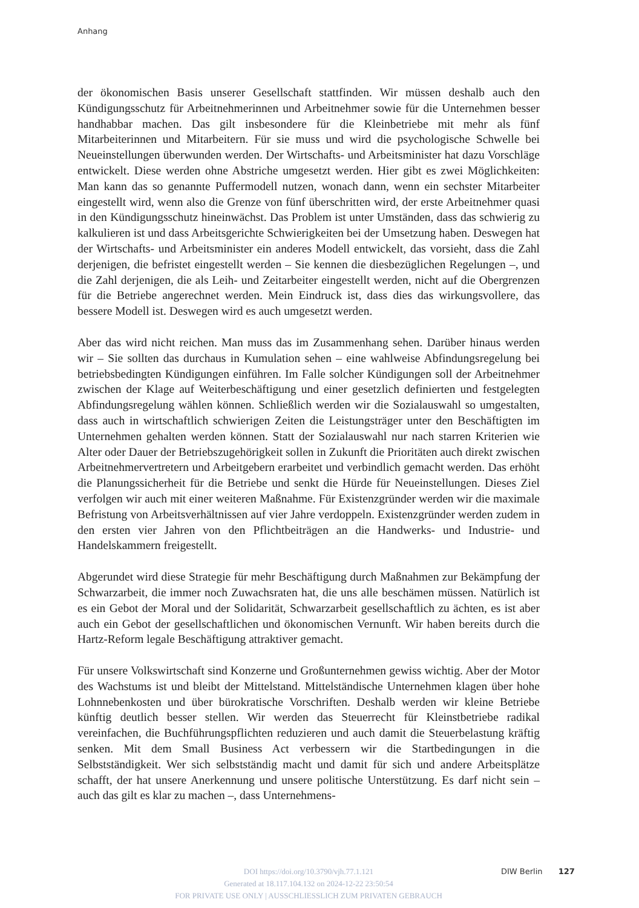Anhang
der ökonomischen Basis unserer Gesellschaft stattfinden. Wir müssen deshalb auch den Kündigungsschutz für Arbeitnehmerinnen und Arbeitnehmer sowie für die Unternehmen besser handhabbar machen. Das gilt insbesondere für die Kleinbetriebe mit mehr als fünf Mitarbeiterinnen und Mitarbeitern. Für sie muss und wird die psychologische Schwelle bei Neueinstellungen überwunden werden. Der Wirtschafts- und Arbeitsminister hat dazu Vorschläge entwickelt. Diese werden ohne Abstriche umgesetzt werden. Hier gibt es zwei Möglichkeiten: Man kann das so genannte Puffermodell nutzen, wonach dann, wenn ein sechster Mitarbeiter eingestellt wird, wenn also die Grenze von fünf überschritten wird, der erste Arbeitnehmer quasi in den Kündigungsschutz hineinwächst. Das Problem ist unter Umständen, dass das schwierig zu kalkulieren ist und dass Arbeitsgerichte Schwierigkeiten bei der Umsetzung haben. Deswegen hat der Wirtschafts- und Arbeitsminister ein anderes Modell entwickelt, das vorsieht, dass die Zahl derjenigen, die befristet eingestellt werden – Sie kennen die diesbezüglichen Regelungen –, und die Zahl derjenigen, die als Leih- und Zeitarbeiter eingestellt werden, nicht auf die Obergrenzen für die Betriebe angerechnet werden. Mein Eindruck ist, dass dies das wirkungsvollere, das bessere Modell ist. Deswegen wird es auch umgesetzt werden.
Aber das wird nicht reichen. Man muss das im Zusammenhang sehen. Darüber hinaus werden wir – Sie sollten das durchaus in Kumulation sehen – eine wahlweise Abfindungsregelung bei betriebsbedingten Kündigungen einführen. Im Falle solcher Kündigungen soll der Arbeitnehmer zwischen der Klage auf Weiterbeschäftigung und einer gesetzlich definierten und festgelegten Abfindungsregelung wählen können. Schließlich werden wir die Sozialauswahl so umgestalten, dass auch in wirtschaftlich schwierigen Zeiten die Leistungsträger unter den Beschäftigten im Unternehmen gehalten werden können. Statt der Sozialauswahl nur nach starren Kriterien wie Alter oder Dauer der Betriebszugehörigkeit sollen in Zukunft die Prioritäten auch direkt zwischen Arbeitnehmervertretern und Arbeitgebern erarbeitet und verbindlich gemacht werden. Das erhöht die Planungssicherheit für die Betriebe und senkt die Hürde für Neueinstellungen. Dieses Ziel verfolgen wir auch mit einer weiteren Maßnahme. Für Existenzgründer werden wir die maximale Befristung von Arbeitsverhältnissen auf vier Jahre verdoppeln. Existenzgründer werden zudem in den ersten vier Jahren von den Pflichtbeiträgen an die Handwerks- und Industrie- und Handelskammern freigestellt.
Abgerundet wird diese Strategie für mehr Beschäftigung durch Maßnahmen zur Bekämpfung der Schwarzarbeit, die immer noch Zuwachsraten hat, die uns alle beschämen müssen. Natürlich ist es ein Gebot der Moral und der Solidarität, Schwarzarbeit gesellschaftlich zu ächten, es ist aber auch ein Gebot der gesellschaftlichen und ökonomischen Vernunft. Wir haben bereits durch die Hartz-Reform legale Beschäftigung attraktiver gemacht.
Für unsere Volkswirtschaft sind Konzerne und Großunternehmen gewiss wichtig. Aber der Motor des Wachstums ist und bleibt der Mittelstand. Mittelständische Unternehmen klagen über hohe Lohnnebenkosten und über bürokratische Vorschriften. Deshalb werden wir kleine Betriebe künftig deutlich besser stellen. Wir werden das Steuerrecht für Kleinstbetriebe radikal vereinfachen, die Buchführungspflichten reduzieren und auch damit die Steuerbelastung kräftig senken. Mit dem Small Business Act verbessern wir die Startbedingungen in die Selbstständigkeit. Wer sich selbstständig macht und damit für sich und andere Arbeitsplätze schafft, der hat unsere Anerkennung und unsere politische Unterstützung. Es darf nicht sein – auch das gilt es klar zu machen –, dass Unternehmens-
DOI https://doi.org/10.3790/vjh.77.1.121
Generated at 18.117.104.132 on 2024-12-22 23:50:54
FOR PRIVATE USE ONLY | AUSSCHLIESSLICH ZUM PRIVATEN GEBRAUCH
DIW Berlin 127